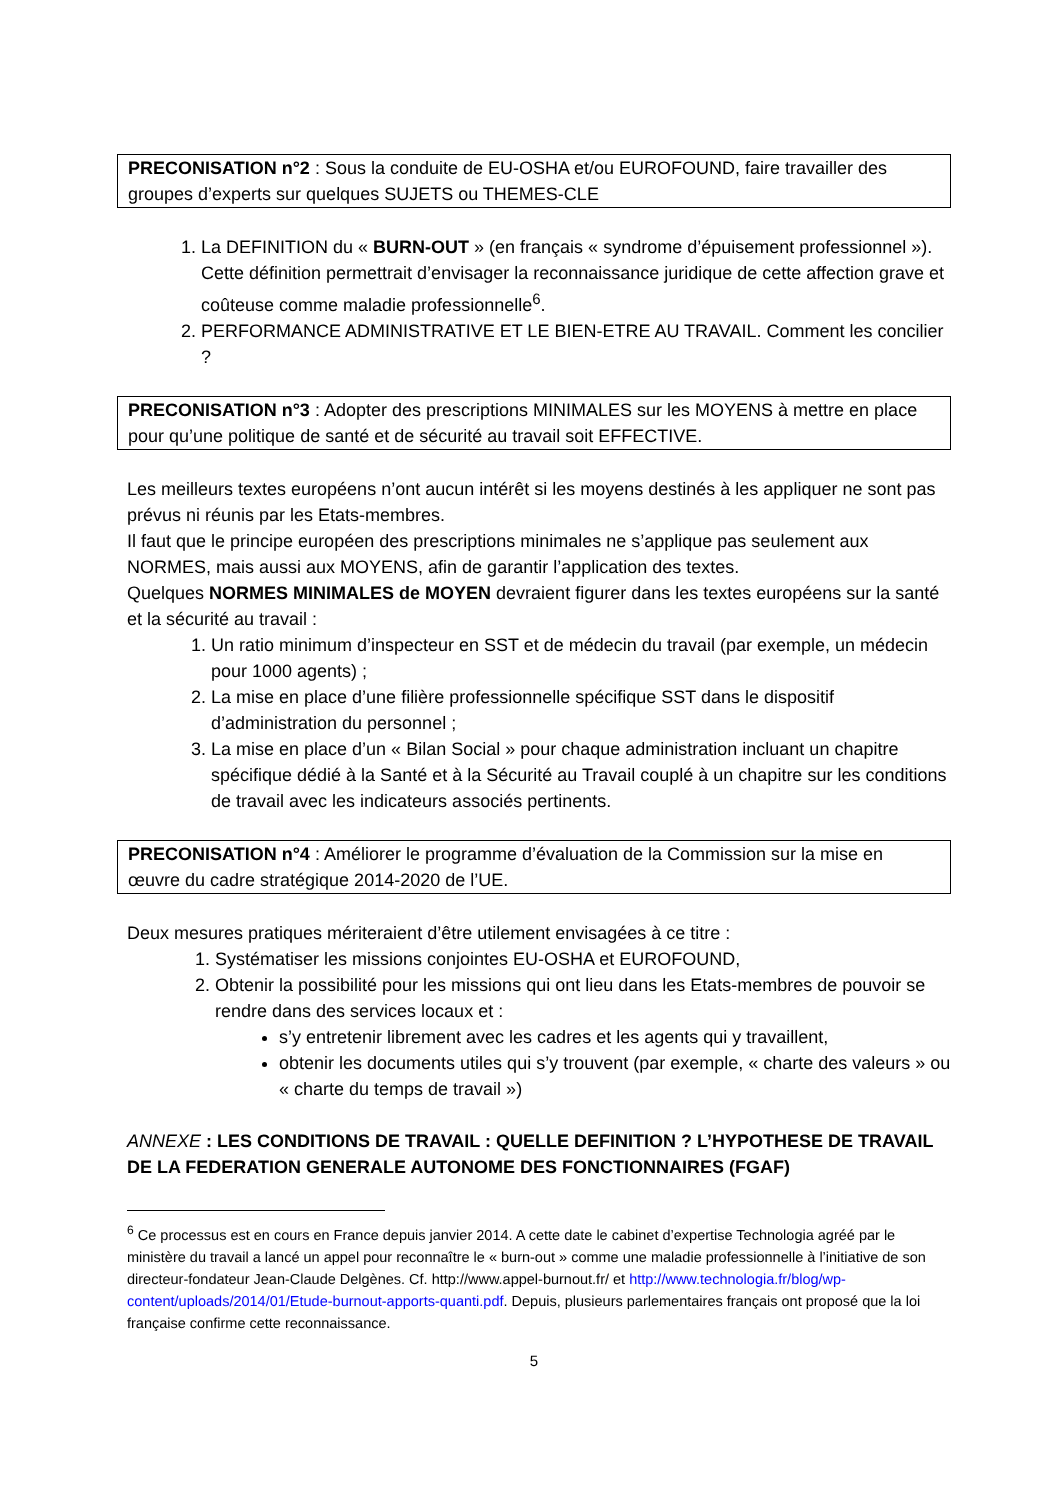PRECONISATION n°2 : Sous la conduite de EU-OSHA et/ou EUROFOUND, faire travailler des groupes d’experts sur quelques SUJETS ou THEMES-CLE
1. La DEFINITION du « BURN-OUT » (en français « syndrome d’épuisement professionnel »). Cette définition permettrait d’envisager la reconnaissance juridique de cette affection grave et coûteuse comme maladie professionnelle<sup>6</sup>.
2. PERFORMANCE ADMINISTRATIVE ET LE BIEN-ETRE AU TRAVAIL. Comment les concilier ?
PRECONISATION n°3 : Adopter des prescriptions MINIMALES sur les MOYENS à mettre en place pour qu’une politique de santé et de sécurité au travail soit EFFECTIVE.
Les meilleurs textes européens n’ont aucun intérêt si les moyens destinés à les appliquer ne sont pas prévus ni réunis par les Etats-membres.
Il faut que le principe européen des prescriptions minimales ne s’applique pas seulement aux NORMES, mais aussi aux MOYENS, afin de garantir l’application des textes.
Quelques NORMES MINIMALES de MOYEN devraient figurer dans les textes européens sur la santé et la sécurité au travail :
1. Un ratio minimum d’inspecteur en SST et de médecin du travail (par exemple, un médecin pour 1000 agents) ;
2. La mise en place d’une filière professionnelle spécifique SST dans le dispositif d’administration du personnel ;
3. La mise en place d’un « Bilan Social » pour chaque administration incluant un chapitre spécifique dédié à la Santé et à la Sécurité au Travail couplé à un chapitre sur les conditions de travail avec les indicateurs associés pertinents.
PRECONISATION n°4 : Améliorer le programme d’évaluation de la Commission sur la mise en œuvre du cadre stratégique 2014-2020 de l’UE.
Deux mesures pratiques mériteraient d’être utilement envisagées à ce titre :
1. Systématiser les missions conjointes EU-OSHA et EUROFOUND,
2. Obtenir la possibilité pour les missions qui ont lieu dans les Etats-membres de pouvoir se rendre dans des services locaux et :
s’y entretenir librement avec les cadres et les agents qui y travaillent,
obtenir les documents utiles qui s’y trouvent (par exemple, « charte des valeurs » ou « charte du temps de travail »)
ANNEXE : LES CONDITIONS DE TRAVAIL : QUELLE DEFINITION ? L’HYPOTHESE DE TRAVAIL DE LA FEDERATION GENERALE AUTONOME DES FONCTIONNAIRES (FGAF)
<sup>6</sup> Ce processus est en cours en France depuis janvier 2014. A cette date le cabinet d’expertise Technologia agréé par le ministère du travail a lancé un appel pour reconnaître le « burn-out » comme une maladie professionnelle à l’initiative de son directeur-fondateur Jean-Claude Delgènes. Cf. http://www.appel-burnout.fr/ et http://www.technologia.fr/blog/wp-content/uploads/2014/01/Etude-burnout-apports-quanti.pdf. Depuis, plusieurs parlementaires français ont proposé que la loi française confirme cette reconnaissance.
5